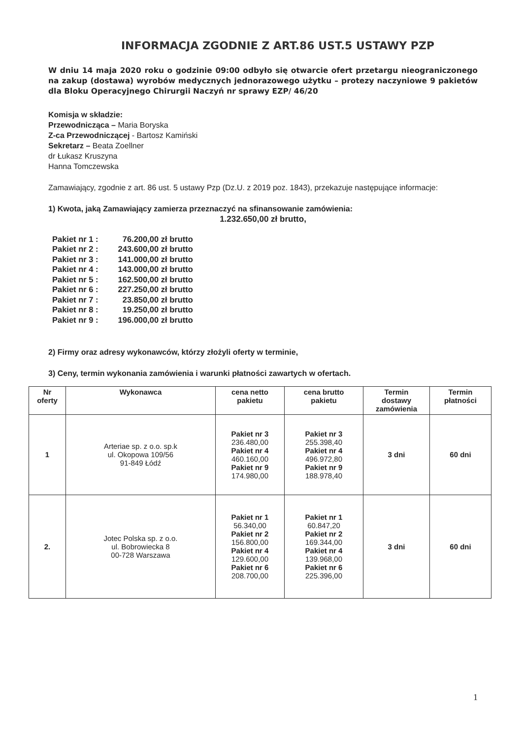INFORMACJA ZGODNIE Z ART.86 UST.5 USTAWY PZP
W dniu 14 maja 2020 roku o godzinie 09:00 odbyło się otwarcie ofert przetargu nieograniczonego na zakup (dostawa) wyrobów medycznych jednorazowego użytku – protezy naczyniowe 9 pakietów dla Bloku Operacyjnego Chirurgii Naczyń nr sprawy EZP/ 46/20
Komisja w składzie:
Przewodnicząca – Maria Boryska
Z-ca Przewodniczącej - Bartosz Kamiński
Sekretarz – Beata Zoellner
dr Łukasz Kruszyna
Hanna Tomczewska
Zamawiający, zgodnie z art. 86 ust. 5 ustawy Pzp (Dz.U. z 2019 poz. 1843), przekazuje następujące informacje:
1) Kwota, jaką Zamawiający zamierza przeznaczyć na sfinansowanie zamówienia:
1.232.650,00 zł brutto,
| Pakiet nr 1 : | 76.200,00 zł brutto |
| Pakiet nr 2 : | 243.600,00 zł brutto |
| Pakiet nr 3 : | 141.000,00 zł brutto |
| Pakiet nr 4 : | 143.000,00 zł brutto |
| Pakiet nr 5 : | 162.500,00 zł brutto |
| Pakiet nr 6 : | 227.250,00 zł brutto |
| Pakiet nr 7 : | 23.850,00 zł brutto |
| Pakiet nr 8 : | 19.250,00 zł brutto |
| Pakiet nr 9 : | 196.000,00 zł brutto |
2) Firmy oraz adresy wykonawców, którzy złożyli oferty w terminie,
3) Ceny, termin wykonania zamówienia i warunki płatności zawartych w ofertach.
| Nr oferty | Wykonawca | cena netto pakietu | cena brutto pakietu | Termin dostawy zamówienia | Termin płatności |
| --- | --- | --- | --- | --- | --- |
| 1 | Arteriae sp. z o.o. sp.k ul. Okopowa 109/56 91-849 Łódź | Pakiet nr 3 236.480,00 Pakiet nr 4 460.160,00 Pakiet nr 9 174.980,00 | Pakiet nr 3 255.398,40 Pakiet nr 4 496.972,80 Pakiet nr 9 188.978,40 | 3 dni | 60 dni |
| 2. | Jotec Polska sp. z o.o. ul. Bobrowiecka 8 00-728 Warszawa | Pakiet nr 1 56.340,00 Pakiet nr 2 156.800,00 Pakiet nr 4 129.600,00 Pakiet nr 6 208.700,00 | Pakiet nr 1 60.847,20 Pakiet nr 2 169.344,00 Pakiet nr 4 139.968,00 Pakiet nr 6 225.396,00 | 3 dni | 60 dni |
1